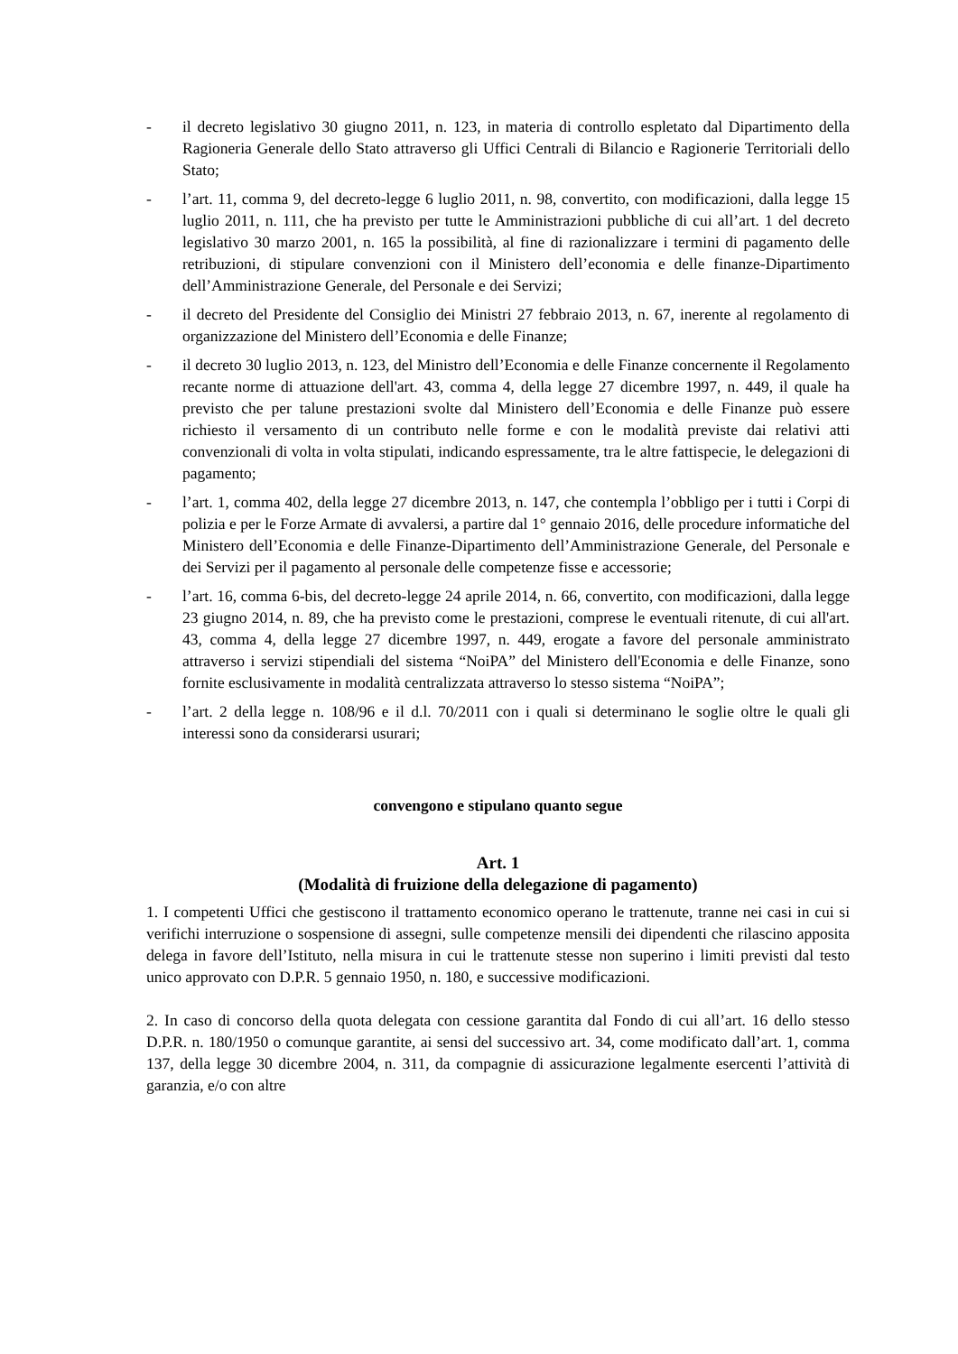- il decreto legislativo 30 giugno 2011, n. 123, in materia di controllo espletato dal Dipartimento della Ragioneria Generale dello Stato attraverso gli Uffici Centrali di Bilancio e Ragionerie Territoriali dello Stato;
- l’art. 11, comma 9, del decreto-legge 6 luglio 2011, n. 98, convertito, con modificazioni, dalla legge 15 luglio 2011, n. 111, che ha previsto per tutte le Amministrazioni pubbliche di cui all’art. 1 del decreto legislativo 30 marzo 2001, n. 165 la possibilità, al fine di razionalizzare i termini di pagamento delle retribuzioni, di stipulare convenzioni con il Ministero dell’economia e delle finanze-Dipartimento dell’Amministrazione Generale, del Personale e dei Servizi;
- il decreto del Presidente del Consiglio dei Ministri 27 febbraio 2013, n. 67, inerente al regolamento di organizzazione del Ministero dell’Economia e delle Finanze;
- il decreto 30 luglio 2013, n. 123, del Ministro dell’Economia e delle Finanze concernente il Regolamento recante norme di attuazione dell'art. 43, comma 4, della legge 27 dicembre 1997, n. 449, il quale ha previsto che per talune prestazioni svolte dal Ministero dell’Economia e delle Finanze può essere richiesto il versamento di un contributo nelle forme e con le modalità previste dai relativi atti convenzionali di volta in volta stipulati, indicando espressamente, tra le altre fattispecie, le delegazioni di pagamento;
- l’art. 1, comma 402, della legge 27 dicembre 2013, n. 147, che contempla l’obbligo per i tutti i Corpi di polizia e per le Forze Armate di avvalersi, a partire dal 1° gennaio 2016, delle procedure informatiche del Ministero dell’Economia e delle Finanze-Dipartimento dell’Amministrazione Generale, del Personale e dei Servizi per il pagamento al personale delle competenze fisse e accessorie;
- l’art. 16, comma 6-bis, del decreto-legge 24 aprile 2014, n. 66, convertito, con modificazioni, dalla legge 23 giugno 2014, n. 89, che ha previsto come le prestazioni, comprese le eventuali ritenute, di cui all'art. 43, comma 4, della legge 27 dicembre 1997, n. 449, erogate a favore del personale amministrato attraverso i servizi stipendiali del sistema “NoiPA” del Ministero dell'Economia e delle Finanze, sono fornite esclusivamente in modalità centralizzata attraverso lo stesso sistema “NoiPA”;
- l’art. 2 della legge n. 108/96 e il d.l. 70/2011 con i quali si determinano le soglie oltre le quali gli interessi sono da considerarsi usurari;
convengono e stipulano quanto segue
Art. 1
(Modalità di fruizione della delegazione di pagamento)
1. I competenti Uffici che gestiscono il trattamento economico operano le trattenute, tranne nei casi in cui si verifichi interruzione o sospensione di assegni, sulle competenze mensili dei dipendenti che rilascino apposita delega in favore dell’Istituto, nella misura in cui le trattenute stesse non superino i limiti previsti dal testo unico approvato con D.P.R. 5 gennaio 1950, n. 180, e successive modificazioni.
2. In caso di concorso della quota delegata con cessione garantita dal Fondo di cui all’art. 16 dello stesso D.P.R. n. 180/1950 o comunque garantite, ai sensi del successivo art. 34, come modificato dall’art. 1, comma 137, della legge 30 dicembre 2004, n. 311, da compagnie di assicurazione legalmente esercenti l’attività di garanzia, e/o con altre